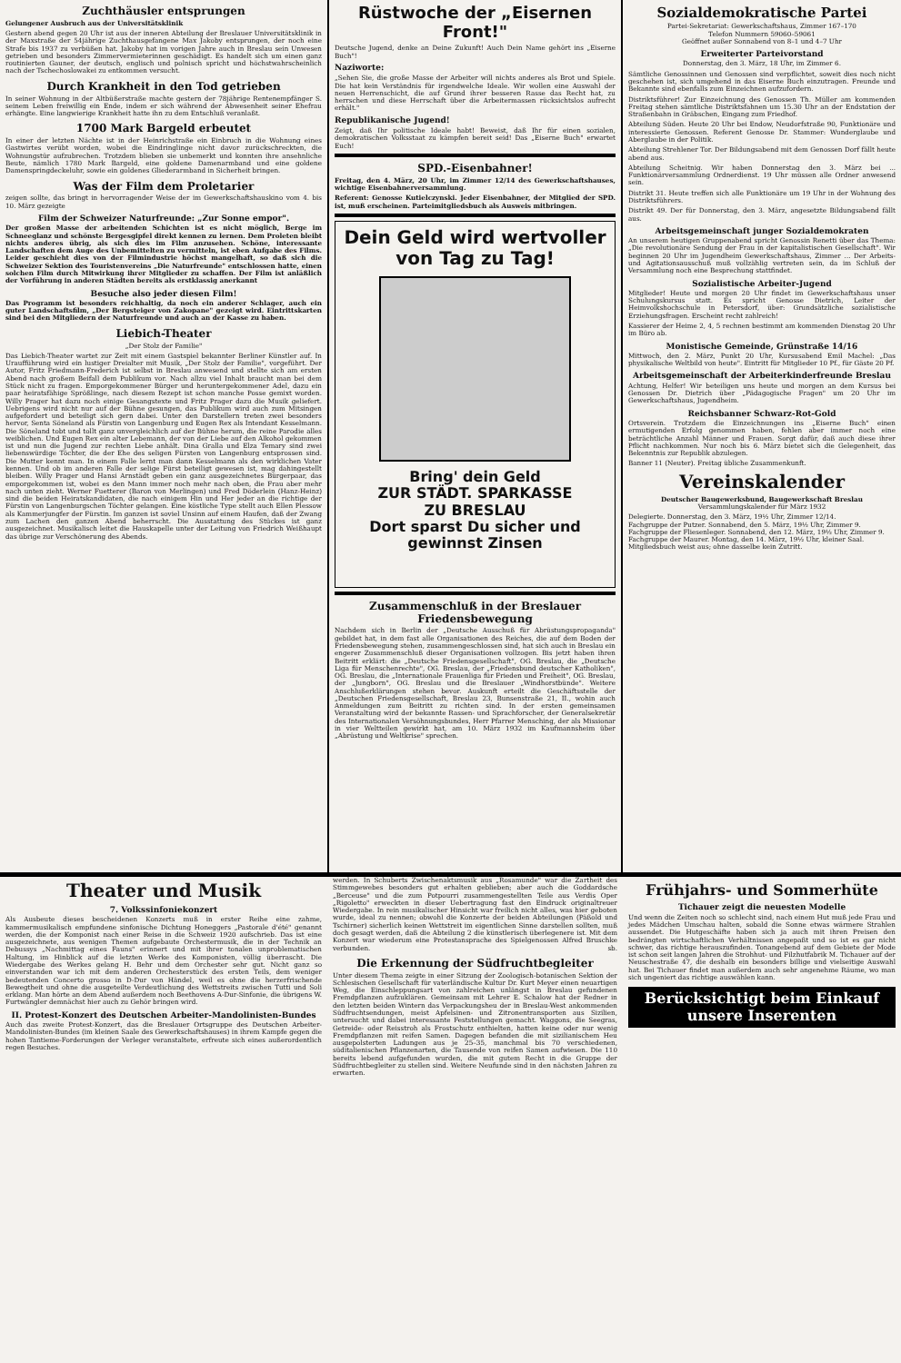Zuchthäusler entsprungen
Gelungener Ausbruch aus der Universitätsklinik
Gestern abend gegen 20 Uhr ist aus der inneren Abteilung der Breslauer Universitätsklinik in der Maxstraße der 54jährige Zuchthausgefangene Max Jakoby entsprungen, der noch eine Strafe bis 1937 zu verbüßen hat. Jakoby hat im vorigen Jahre auch in Breslau sein Unwesen getrieben und besonders Zimmervermieterinnen geschädigt. Es handelt sich um einen ganz routinierten Gauner, der deutsch, englisch und polnisch spricht und höchstwahrscheinlich nach der Tschechoslowakei zu entkommen versucht.
Durch Krankheit in den Tod getrieben
In seiner Wohnung in der Altbüßerstraße machte gestern der 78jährige Rentenempfänger S. seinem Leben freiwillig ein Ende, indem er sich während der Abwesenheit seiner Ehefrau erhängte. Eine langwierige Krankheit hatte ihn zu dem Entschluß veranlaßt.
1700 Mark Bargeld erbeutet
In einer der letzten Nächte ist in der Heinrichstraße ein Einbruch in die Wohnung eines Gastwirtes verübt worden, wobei die Eindringlinge nicht davor zurückschreckten, die Wohnungstür aufzubrechen. Trotzdem blieben sie unbemerkt und konnten ihre ansehnliche Beute, nämlich 1780 Mark Bargeld, eine goldene Damenarmband und eine goldene Damenspringdeckeluhr, sowie ein goldenes Gliederarmband in Sicherheit bringen.
Was der Film dem Proletarier
zeigen sollte, das bringt in hervorragender Weise der im Gewerkschaftshauskino vom 4. bis 10. März gezeigte
Film der Schweizer Naturfreunde: „Zur Sonne empor".
Der großen Masse der arbeitenden Schichten ist es nicht möglich, Berge im Schneeglanz und schönste Bergesgipfel direkt kennen zu lernen. Dem Proleten bleibt nichts anderes übrig, als sich dies im Film anzusehen. Schöne, interessante Landschaften dem Auge des Unbemittelten zu vermitteln, ist eben Aufgabe des Films. Leider geschieht dies von der Filmindustrie höchst mangelhaft, so daß sich die Schweizer Sektion des Touristenvereins „Die Naturfreunde" entschlossen hatte, einen solchen Film durch Mitwirkung ihrer Mitglieder zu schaffen. Der Film ist anläßlich der Vorführung in anderen Städten bereits als erstklassig anerkannt
Besuche also jeder diesen Film!
Das Programm ist besonders reichhaltig, da noch ein anderer Schlager, auch ein guter Landschaftsfilm, „Der Bergsteiger von Zakopane" gezeigt wird. Eintrittskarten sind bei den Mitgliedern der Naturfreunde und auch an der Kasse zu haben.
Liebich-Theater
„Der Stolz der Familie"
Das Liebich-Theater wartet zur Zeit mit einem Gastspiel bekannter Berliner Künstler auf. In Uraufführung wird ein lustiger Dreialter mit Musik, „Der Stolz der Familie", vorgeführt. Der Autor, Fritz Friedmann-Frederich ist selbst in Breslau anwesend und stellte sich am ersten Abend nach großem Beifall dem Publikum vor. Nach allzu viel Inhalt braucht man bei dem Stück nicht zu fragen. Emporgekommener Bürger und heruntergekommener Adel, dazu ein paar heiratsfähige Sprößlinge, nach diesem Rezept ist schon manche Posse gemixt worden. Willy Prager hat dazu noch einige Gesangstexte und Fritz Prager dazu die Musik geliefert. Uebrigens wird nicht nur auf der Bühne gesungen, das Publikum wird auch zum Mitsingen aufgefordert und beteiligt sich gern dabei. Unter den Darstellern treten zwei besonders hervor, Senta Söneland als Fürstin von Langenburg und Eugen Rex als Intendant Kesselmann. Die Söneland tobt und tollt ganz unvergleichlich auf der Bühne herum, die reine Parodie alles weiblichen. Und Eugen Rex ein alter Lebemann, der von der Liebe auf den Alkohol gekommen ist und nun die Jugend zur rechten Liebe anhält. Dina Gralla und Elza Temary sind zwei liebenswürdige Töchter, die der Ehe des seligen Fürsten von Langenburg entsprossen sind. Die Mutter kennt man. In einem Falle lernt man dann Kesselmann als den wirklichen Vater kennen. Und ob im anderen Falle der selige Fürst beteiligt gewesen ist, mag dahingestellt bleiben. Willy Prager und Hansi Arnstädt geben ein ganz ausgezeichnetes Bürgerpaar, das emporgekommen ist, wobei es den Mann immer noch mehr nach oben, die Frau aber mehr nach unten zieht. Werner Fuetterer (Baron von Merlingen) und Fred Döderlein (Hanz-Heinz) sind die beiden Heiratskandidaten, die nach einigem Hin und Her jeder an die richtige der Fürstin von Langenburgschen Töchter gelangen. Eine köstliche Type stellt auch Ellen Plessow als Kammerjungfer der Fürstin. Im ganzen ist soviel Unsinn auf einem Haufen, daß der Zwang zum Lachen den ganzen Abend beherrscht. Die Ausstattung des Stückes ist ganz ausgezeichnet. Musikalisch leitet die Hauskapelle unter der Leitung von Friedrich Weißhaupt das übrige zur Verschönerung des Abends.
Rüstwoche der „Eisernen Front!"
Deutsche Jugend, denke an Deine Zukunft! Auch Dein Name gehört ins „Eiserne Buch"!
Naziworte:
„Sehen Sie, die große Masse der Arbeiter will nichts anderes als Brot und Spiele. Die hat kein Verständnis für irgendwelche Ideale. Wir wollen eine Auswahl der neuen Herrenschicht, die auf Grund ihrer besseren Rasse das Recht hat, zu herrschen und diese Herrschaft über die Arbeitermassen rücksichtslos aufrecht erhält."
Republikanische Jugend!
Zeigt, daß Ihr politische Ideale habt! Beweist, daß Ihr für einen sozialen, demokratischen Volksstaat zu kämpfen bereit seid! Das „Eiserne Buch" erwartet Euch!
SPD.-Eisenbahner!
Freitag, den 4. März, 20 Uhr, im Zimmer 12/14 des Gewerkschaftshauses, wichtige Eisenbahnerversammlung.
Referent: Genosse Kutielczynski. Jeder Eisenbahner, der Mitglied der SPD. ist, muß erscheinen. Parteimitgliedsbuch als Ausweis mitbringen.
Dein Geld wird wertvoller von Tag zu Tag!
Bring' dein Geld
ZUR STÄDT. SPARKASSE
ZU BRESLAU
Dort sparst Du sicher und gewinnst Zinsen
Zusammenschluß in der Breslauer Friedensbewegung
Nachdem sich in Berlin der „Deutsche Ausschuß für Abrüstungspropaganda" gebildet hat, in dem fast alle Organisationen des Reiches, die auf dem Boden der Friedensbewegung stehen, zusammengeschlossen sind, hat sich auch in Breslau ein engerer Zusammenschluß dieser Organisationen vollzogen. Bis jetzt haben ihren Beitritt erklärt: die „Deutsche Friedensgesellschaft", OG. Breslau, die „Deutsche Liga für Menschenrechte", OG. Breslau, der „Friedensbund deutscher Katholiken", OG. Breslau, die „Internationale Frauenliga für Frieden und Freiheit", OG. Breslau, der „Jungborn", OG. Breslau und die Breslauer „Windhorstbünde". Weitere Anschlußerklärungen stehen bevor. Auskunft erteilt die Geschäftsstelle der „Deutschen Friedensgesellschaft, Breslau 23, Bunsenstraße 21, II., wohin auch Anmeldungen zum Beitritt zu richten sind. In der ersten gemeinsamen Veranstaltung wird der bekannte Rassen- und Sprachforscher, der Generalsekretär des Internationalen Versöhnungsbundes, Herr Pfarrer Mensching, der als Missionar in vier Weltteilen gewirkt hat, am 10. März 1932 im Kaufmannsheim über „Abrüstung und Weltkrise" sprechen.
Sozialdemokratische Partei
Partei-Sekretariat: Gewerkschaftshaus, Zimmer 167–170
Telefon Nummern 59060–59061
Geöffnet außer Sonnabend von 8–1 und 4–7 Uhr
Erweiterter Parteivorstand
Donnerstag, den 3. März, 18 Uhr, im Zimmer 6.
Sämtliche Genossinnen und Genossen sind verpflichtet, soweit dies noch nicht geschehen ist, sich umgehend in das Eiserne Buch einzutragen. Freunde und Bekannte sind ebenfalls zum Einzeichnen aufzufordern.
Distriktsführer! Zur Einzeichnung des Genossen Th. Müller am kommenden Freitag stehen sämtliche Distriktsfahnen um 15.30 Uhr an der Endstation der Straßenbahn in Gräbschen, Eingang zum Friedhof.
Abteilung Süden. Heute 20 Uhr bei Endow, Neudorfstraße 90, Funktionäre und interessierte Genossen. Referent Genosse Dr. Stammer: Wunderglaube und Aberglaube in der Politik.
Abteilung Strehlener Tor. Der Bildungsabend mit dem Genossen Dorf fällt heute abend aus.
Abteilung Scheitnig. Wir haben Donnerstag den 3. März bei ... Funktionärversammlung Ordnerdienst. 19 Uhr müssen alle Ordner anwesend sein.
Distrikt 31. Heute treffen sich alle Funktionäre um 19 Uhr in der Wohnung des Distriktsführers.
Distrikt 49. Der für Donnerstag, den 3. März, angesetzte Bildungsabend fällt aus.
Arbeitsgemeinschaft junger Sozialdemokraten
An unserem heutigen Gruppenabend spricht Genossin Renetti über das Thema: „Die revolutionäre Sendung der Frau in der kapitalistischen Gesellschaft". Wir beginnen 20 Uhr im Jugendheim Gewerkschaftshaus, Zimmer ... Der Arbeits- und Agitationsausschuß muß vollzählig vertreten sein, da im Schluß der Versammlung noch eine Besprechung stattfindet.
Sozialistische Arbeiter-Jugend
Mitglieder! Heute und morgen 20 Uhr findet im Gewerkschaftshaus unser Schulungskursus statt. Es spricht Genosse Dietrich, Leiter der Heimvolkshochschule in Petersdorf, über: Grundsätzliche sozialistische Erziehungsfragen. Erscheint recht zahlreich!
Kassierer der Heime 2, 4, 5 rechnen bestimmt am kommenden Dienstag 20 Uhr im Büro ab.
Monistische Gemeinde, Grünstraße 14/16
Mittwoch, den 2. März, Punkt 20 Uhr, Kursusabend Emil Machel: „Das physikalische Weltbild von heute". Eintritt für Mitglieder 10 Pf., für Gäste 20 Pf.
Arbeitsgemeinschaft der Arbeiterkinderfreunde Breslau
Achtung, Helfer! Wir beteiligen uns heute und morgen an dem Kursus bei Genossen Dr. Dietrich über „Pädagogische Fragen" um 20 Uhr im Gewerkschaftshaus, Jugendheim.
Reichsbanner Schwarz-Rot-Gold
Ortsverein. Trotzdem die Einzeichnungen ins „Eiserne Buch" einen ermutigenden Erfolg genommen haben, fehlen aber immer noch eine beträchtliche Anzahl Männer und Frauen. Sorgt dafür, daß auch diese ihrer Pflicht nachkommen. Nur noch bis 6. März bietet sich die Gelegenheit, das Bekenntnis zur Republik abzulegen.
Banner 11 (Neuter). Freitag übliche Zusammenkunft.
Vereinskalender
Deutscher Baugewerksbund, Baugewerkschaft Breslau
Versammlungskalender für März 1932
Delegierte. Donnerstag, den 3. März, 19½ Uhr, Zimmer 12/14.
Fachgruppe der Putzer. Sonnabend, den 5. März, 19½ Uhr, Zimmer 9.
Fachgruppe der Fliesenleger. Sonnabend, den 12. März, 19½ Uhr, Zimmer 9.
Fachgruppe der Maurer. Montag, den 14. März, 19½ Uhr, kleiner Saal.
Mitgliedsbuch weist aus; ohne dasselbe kein Zutritt.
Theater und Musik
7. Volkssinfoniekonzert
Als Ausbeute dieses bescheidenen Konzerts muß in erster Reihe eine zahme, kammermusikalisch empfundene sinfonische Dichtung Honeggers „Pastorale d'été" genannt werden, die der Komponist nach einer Reise in die Schweiz 1920 aufschrieb. Das ist eine ausgezeichnete, aus wenigen Themen aufgebaute Orchestermusik, die in der Technik an Debussys „Nachmittag eines Fauns" erinnert und mit ihrer tonalen unproblematischen Haltung, im Hinblick auf die letzten Werke des Komponisten, völlig überrascht. Die Wiedergabe des Werkes gelang H. Behr und dem Orchester sehr gut. Nicht ganz so einverstanden war ich mit dem anderen Orchesterstück des ersten Teils, dem weniger bedeutenden Concerto grosso in D-Dur von Händel, weil es ohne die herzerfrischende Bewegtheit und ohne die ausgeteilte Verdeutlichung des Wettstreits zwischen Tutti und Soli erklang. Man hörte an dem Abend außerdem noch Beethovens A-Dur-Sinfonie, die übrigens W. Furtwängler demnächst hier auch zu Gehör bringen wird.
II. Protest-Konzert des Deutschen Arbeiter-Mandolinisten-Bundes
Auch das zweite Protest-Konzert, das die Breslauer Ortsgruppe des Deutschen Arbeiter-Mandolinisten-Bundes (im kleinen Saale des Gewerkschaftshauses) in ihrem Kampfe gegen die hohen Tantieme-Forderungen der Verleger veranstaltete, erfreute sich eines außerordentlich regen Besuches.
werden. In Schuberts Zwischenaktsmusik aus „Rosamunde" war die Zartheit des Stimmgewebes besonders gut erhalten geblieben; aber auch die Goddardsche „Berceuse" und die zum Potpourri zusammengestellten Teile aus Verdis Oper „Rigoletto" erweckten in dieser Uebertragung fast den Eindruck originaltreuer Wiedergabe. In rein musikalischer Hinsicht war freilich nicht alles, was hier geboten wurde, ideal zu nennen; obwohl die Konzerte der beiden Abteilungen (Päßold und Tschirner) sicherlich keinen Wettstreit im eigentlichen Sinne darstellen sollten, muß doch gesagt werden, daß die Abteilung 2 die künstlerisch überlegenere ist. Mit dem Konzert war wiederum eine Protestansprache des Spielgenossen Alfred Bruschke verbunden. sb.
Die Erkennung der Südfruchtbegleiter
Unter diesem Thema zeigte in einer Sitzung der Zoologisch-botanischen Sektion der Schlesischen Gesellschaft für vaterländische Kultur Dr. Kurt Meyer einen neuartigen Weg, die Einschleppungsart von zahlreichen unlängst in Breslau gefundenen Fremdpflanzen aufzuklären. Gemeinsam mit Lehrer E. Schalow hat der Redner in den letzten beiden Wintern das Verpackungsheu der in Breslau-West ankommenden Südfruchtsendungen, meist Apfelsinen- und Zitronentransporten aus Sizilien, untersucht und dabei interessante Feststellungen gemacht. Waggons, die Seegras, Getreide- oder Reisstroh als Frostschutz enthielten, hatten keine oder nur wenig Fremdpflanzen mit reifen Samen. Dagegen befanden die mit sizilianischem Heu ausgepolsterten Ladungen aus je 25–35, manchmal bis 70 verschiedenen, süditalienischen Pflanzenarten, die Tausende von reifen Samen aufwiesen. Die 110 bereits lebend aufgefunden wurden, die mit gutem Recht in die Gruppe der Südfruchtbegleiter zu stellen sind. Weitere Neufunde sind in den nächsten Jahren zu erwarten.
Frühjahrs- und Sommerhüte
Tichauer zeigt die neuesten Modelle
Und wenn die Zeiten noch so schlecht sind, nach einem Hut muß jede Frau und jedes Mädchen Umschau halten, sobald die Sonne etwas wärmere Strahlen aussendet. Die Hutgeschäfte haben sich ja auch mit ihren Preisen den bedrängten wirtschaftlichen Verhältnissen angepaßt und so ist es gar nicht schwer, das richtige herauszufinden. Tonangebend auf dem Gebiete der Mode ist schon seit langen Jahren die Strohhut- und Filzhutfabrik M. Tichauer auf der Neuschestraße 47, die deshalb ein besonders billige und vielseitige Auswahl hat. Bei Tichauer findet man außerdem auch sehr angenehme Räume, wo man sich ungeniert das richtige auswählen kann.
Berücksichtigt beim Einkauf unsere Inserenten